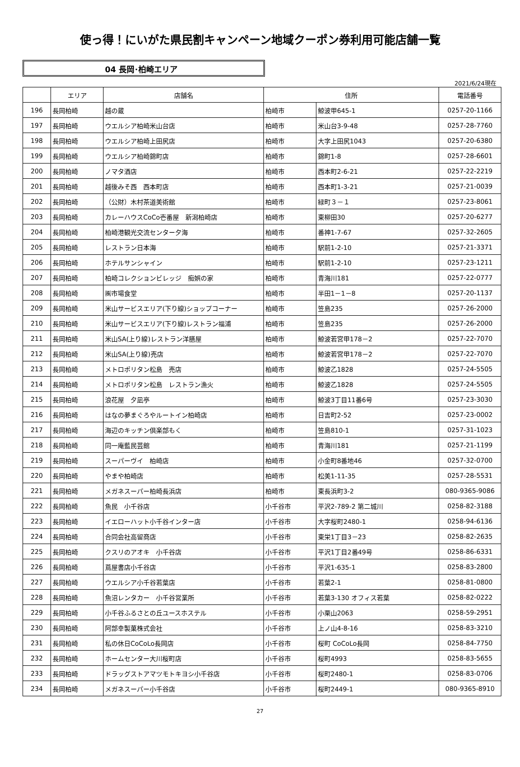使っ得！にいがた県民割キャンペーン地域クーポン券利用可能店舗一覧
04 長岡･柏崎エリア
2021/6/24現在
| | エリア | 店舗名 | 住所 | | 電話番号 |
| --- | --- | --- | --- | --- | --- |
| 196 | 長岡柏崎 | 越の蔵 | 柏崎市 | 鯨波甲645-1 | 0257-20-1166 |
| 197 | 長岡柏崎 | ウエルシア柏崎米山台店 | 柏崎市 | 米山台3-9-48 | 0257-28-7760 |
| 198 | 長岡柏崎 | ウエルシア柏崎上田尻店 | 柏崎市 | 大字上田尻1043 | 0257-20-6380 |
| 199 | 長岡柏崎 | ウエルシア柏崎錦町店 | 柏崎市 | 錦町1-8 | 0257-28-6601 |
| 200 | 長岡柏崎 | ノマタ酒店 | 柏崎市 | 西本町2-6-21 | 0257-22-2219 |
| 201 | 長岡柏崎 | 越後みそ西 西本町店 | 柏崎市 | 西本町1-3-21 | 0257-21-0039 |
| 202 | 長岡柏崎 | （公財）木村茶道美術館 | 柏崎市 | 緑町３－１ | 0257-23-8061 |
| 203 | 長岡柏崎 | カレーハウスCoCo壱番屋 新潟柏崎店 | 柏崎市 | 東柳田30 | 0257-20-6277 |
| 204 | 長岡柏崎 | 柏崎港観光交流センター夕海 | 柏崎市 | 番神1-7-67 | 0257-32-2605 |
| 205 | 長岡柏崎 | レストラン日本海 | 柏崎市 | 駅前1-2-10 | 0257-21-3371 |
| 206 | 長岡柏崎 | ホテルサンシャイン | 柏崎市 | 駅前1-2-10 | 0257-23-1211 |
| 207 | 長岡柏崎 | 柏崎コレクションビレッジ 痴娯の家 | 柏崎市 | 青海川181 | 0257-22-0777 |
| 208 | 長岡柏崎 | ㈱市場食堂 | 柏崎市 | 半田1－1－8 | 0257-20-1137 |
| 209 | 長岡柏崎 | 米山サービスエリア(下り線)ショップコーナー | 柏崎市 | 笠島235 | 0257-26-2000 |
| 210 | 長岡柏崎 | 米山サービスエリア(下り線)レストラン福浦 | 柏崎市 | 笠島235 | 0257-26-2000 |
| 211 | 長岡柏崎 | 米山SA(上り線)レストラン洋膳屋 | 柏崎市 | 鯨波若宮甲178－2 | 0257-22-7070 |
| 212 | 長岡柏崎 | 米山SA(上り線)売店 | 柏崎市 | 鯨波若宮甲178－2 | 0257-22-7070 |
| 213 | 長岡柏崎 | メトロポリタン松島 売店 | 柏崎市 | 鯨波乙1828 | 0257-24-5505 |
| 214 | 長岡柏崎 | メトロポリタン松島 レストラン漁火 | 柏崎市 | 鯨波乙1828 | 0257-24-5505 |
| 215 | 長岡柏崎 | 浪花屋 夕凪亭 | 柏崎市 | 鯨波3丁目11番6号 | 0257-23-3030 |
| 216 | 長岡柏崎 | はなの夢まぐろやルートイン柏崎店 | 柏崎市 | 日吉町2-52 | 0257-23-0002 |
| 217 | 長岡柏崎 | 海辺のキッチン倶楽部もく | 柏崎市 | 笠島810-1 | 0257-31-1023 |
| 218 | 長岡柏崎 | 同一庵藍民芸館 | 柏崎市 | 青海川181 | 0257-21-1199 |
| 219 | 長岡柏崎 | スーパーヴイ 柏崎店 | 柏崎市 | 小金町8番地46 | 0257-32-0700 |
| 220 | 長岡柏崎 | やまや柏崎店 | 柏崎市 | 松美1-11-35 | 0257-28-5531 |
| 221 | 長岡柏崎 | メガネスーパー柏崎長浜店 | 柏崎市 | 東長浜町3-2 | 080-9365-9086 |
| 222 | 長岡柏崎 | 魚民 小千谷店 | 小千谷市 | 平沢2-789-2 第二城川 | 0258-82-3188 |
| 223 | 長岡柏崎 | イエローハット小千谷インター店 | 小千谷市 | 大字桜町2480-1 | 0258-94-6136 |
| 224 | 長岡柏崎 | 合同会社高留商店 | 小千谷市 | 東栄1丁目3－23 | 0258-82-2635 |
| 225 | 長岡柏崎 | クスリのアオキ 小千谷店 | 小千谷市 | 平沢1丁目2番49号 | 0258-86-6331 |
| 226 | 長岡柏崎 | 蔦屋書店小千谷店 | 小千谷市 | 平沢1-635-1 | 0258-83-2800 |
| 227 | 長岡柏崎 | ウエルシア小千谷若葉店 | 小千谷市 | 若葉2-1 | 0258-81-0800 |
| 228 | 長岡柏崎 | 魚沼レンタカー 小千谷営業所 | 小千谷市 | 若葉3-130 オフィス若葉 | 0258-82-0222 |
| 229 | 長岡柏崎 | 小千谷ふるさとの丘ユースホステル | 小千谷市 | 小栗山2063 | 0258-59-2951 |
| 230 | 長岡柏崎 | 阿部幸製菓株式会社 | 小千谷市 | 上ノ山4-8-16 | 0258-83-3210 |
| 231 | 長岡柏崎 | 私の休日CoCoLo長岡店 | 小千谷市 | 桜町 CoCoLo長岡 | 0258-84-7750 |
| 232 | 長岡柏崎 | ホームセンター大川桜町店 | 小千谷市 | 桜町4993 | 0258-83-5655 |
| 233 | 長岡柏崎 | ドラッグストアマツモトキヨシ小千谷店 | 小千谷市 | 桜町2480-1 | 0258-83-0706 |
| 234 | 長岡柏崎 | メガネスーパー小千谷店 | 小千谷市 | 桜町2449-1 | 080-9365-8910 |
27